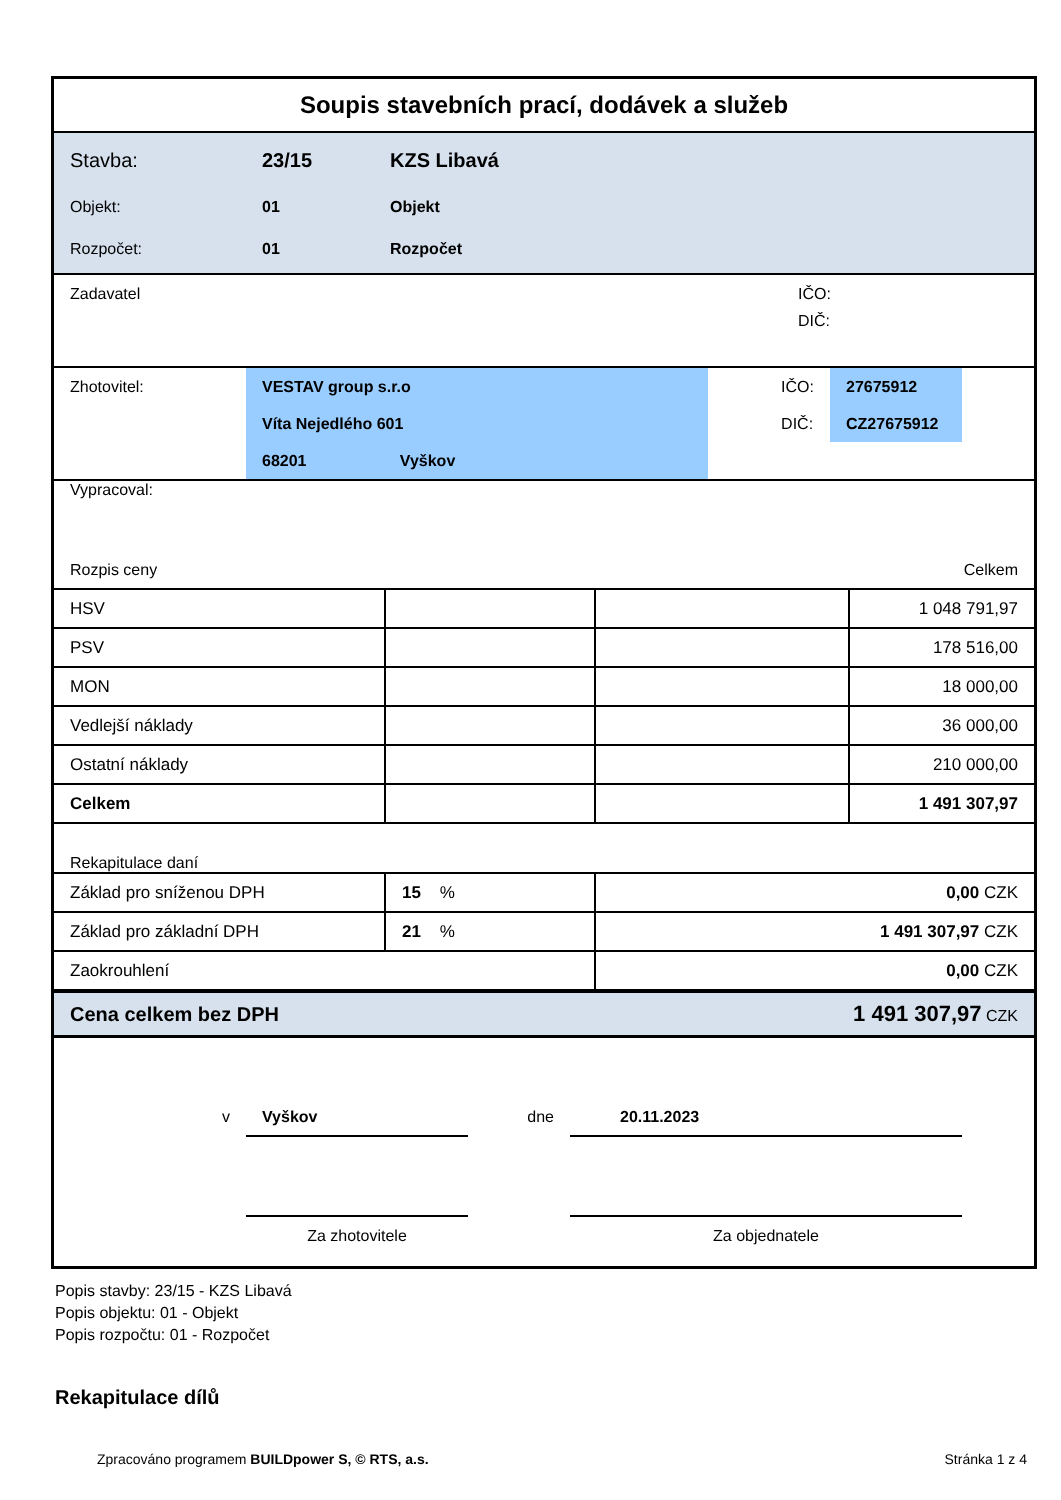Soupis stavebních prací, dodávek a služeb
| Stavba: | 23/15 | KZS Libavá |
| Objekt: | 01 | Objekt |
| Rozpočet: | 01 | Rozpočet |
| Zadavatel | IČO: |
| | DIČ: |
| Zhotovitel: | VESTAV group s.r.o | | IČO: | 27675912 | |
| | Víta Nejedlého 601 | | DIČ: | CZ27675912 | |
| | 68201 Vyškov | | | | |
| Vypracoval: | |
| Rozpis ceny | Celkem |
| HSV | | | 1 048 791,97 |
| PSV | | | 178 516,00 |
| MON | | | 18 000,00 |
| Vedlejší náklady | | | 36 000,00 |
| Ostatní náklady | | | 210 000,00 |
| Celkem | | | 1 491 307,97 |
Rekapitulace daní
| Základ pro sníženou DPH | 15 % | 0,00 CZK |
| Základ pro základní DPH | 21 % | 1 491 307,97 CZK |
| Zaokrouhlení | | 0,00 CZK |
| Cena celkem bez DPH | 1 491 307,97 CZK |
| v | Vyškov | dne | 20.11.2023 | |
| | Za zhotovitele | | Za objednatele | |
Popis stavby: 23/15 - KZS Libavá
Popis objektu: 01 - Objekt
Popis rozpočtu: 01 - Rozpočet
Rekapitulace dílů
Zpracováno programem BUILDpower S, © RTS, a.s. Stránka 1 z 4